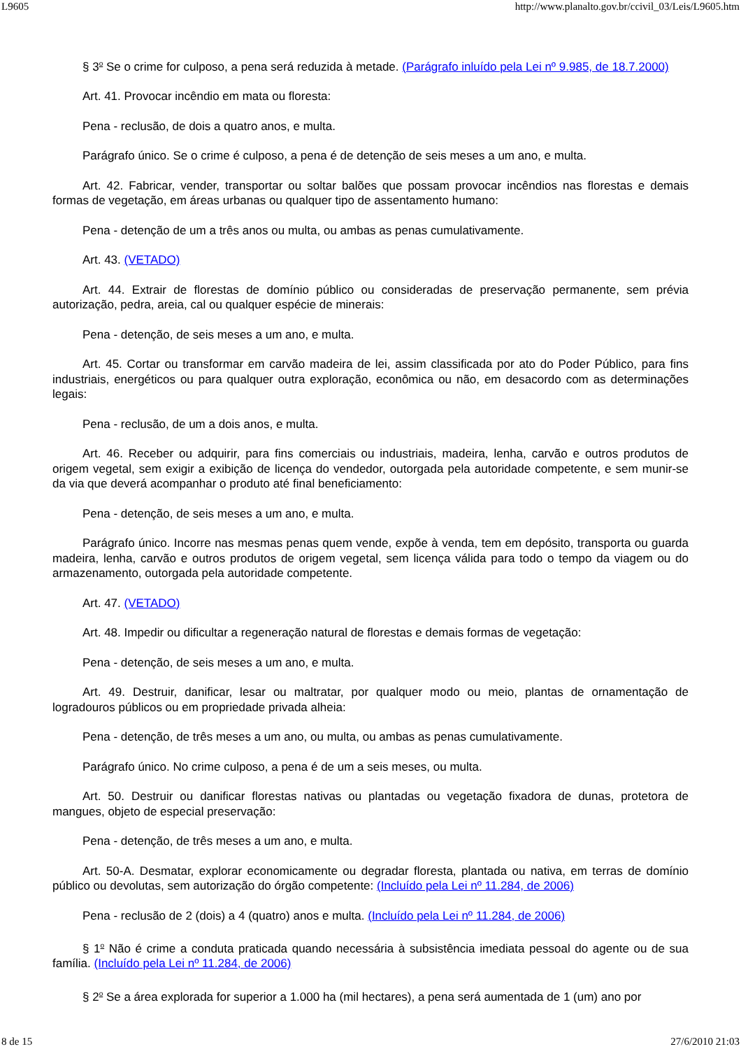L9605 http://www.planalto.gov.br/ccivil_03/Leis/L9605.htm
§ 3<sup>o</sup> Se o crime for culposo, a pena será reduzida à metade. (Parágrafo inluído pela Lei nº 9.985, de 18.7.2000)
Art. 41. Provocar incêndio em mata ou floresta:
Pena - reclusão, de dois a quatro anos, e multa.
Parágrafo único. Se o crime é culposo, a pena é de detenção de seis meses a um ano, e multa.
Art. 42. Fabricar, vender, transportar ou soltar balões que possam provocar incêndios nas florestas e demais formas de vegetação, em áreas urbanas ou qualquer tipo de assentamento humano:
Pena - detenção de um a três anos ou multa, ou ambas as penas cumulativamente.
Art. 43. (VETADO)
Art. 44. Extrair de florestas de domínio público ou consideradas de preservação permanente, sem prévia autorização, pedra, areia, cal ou qualquer espécie de minerais:
Pena - detenção, de seis meses a um ano, e multa.
Art. 45. Cortar ou transformar em carvão madeira de lei, assim classificada por ato do Poder Público, para fins industriais, energéticos ou para qualquer outra exploração, econômica ou não, em desacordo com as determinações legais:
Pena - reclusão, de um a dois anos, e multa.
Art. 46. Receber ou adquirir, para fins comerciais ou industriais, madeira, lenha, carvão e outros produtos de origem vegetal, sem exigir a exibição de licença do vendedor, outorgada pela autoridade competente, e sem munir-se da via que deverá acompanhar o produto até final beneficiamento:
Pena - detenção, de seis meses a um ano, e multa.
Parágrafo único. Incorre nas mesmas penas quem vende, expõe à venda, tem em depósito, transporta ou guarda madeira, lenha, carvão e outros produtos de origem vegetal, sem licença válida para todo o tempo da viagem ou do armazenamento, outorgada pela autoridade competente.
Art. 47. (VETADO)
Art. 48. Impedir ou dificultar a regeneração natural de florestas e demais formas de vegetação:
Pena - detenção, de seis meses a um ano, e multa.
Art. 49. Destruir, danificar, lesar ou maltratar, por qualquer modo ou meio, plantas de ornamentação de logradouros públicos ou em propriedade privada alheia:
Pena - detenção, de três meses a um ano, ou multa, ou ambas as penas cumulativamente.
Parágrafo único. No crime culposo, a pena é de um a seis meses, ou multa.
Art. 50. Destruir ou danificar florestas nativas ou plantadas ou vegetação fixadora de dunas, protetora de mangues, objeto de especial preservação:
Pena - detenção, de três meses a um ano, e multa.
Art. 50-A. Desmatar, explorar economicamente ou degradar floresta, plantada ou nativa, em terras de domínio público ou devolutas, sem autorização do órgão competente: (Incluído pela Lei nº 11.284, de 2006)
Pena - reclusão de 2 (dois) a 4 (quatro) anos e multa. (Incluído pela Lei nº 11.284, de 2006)
§ 1<sup>o</sup> Não é crime a conduta praticada quando necessária à subsistência imediata pessoal do agente ou de sua família. (Incluído pela Lei nº 11.284, de 2006)
§ 2<sup>o</sup> Se a área explorada for superior a 1.000 ha (mil hectares), a pena será aumentada de 1 (um) ano por
8 de 15 27/6/2010 21:03